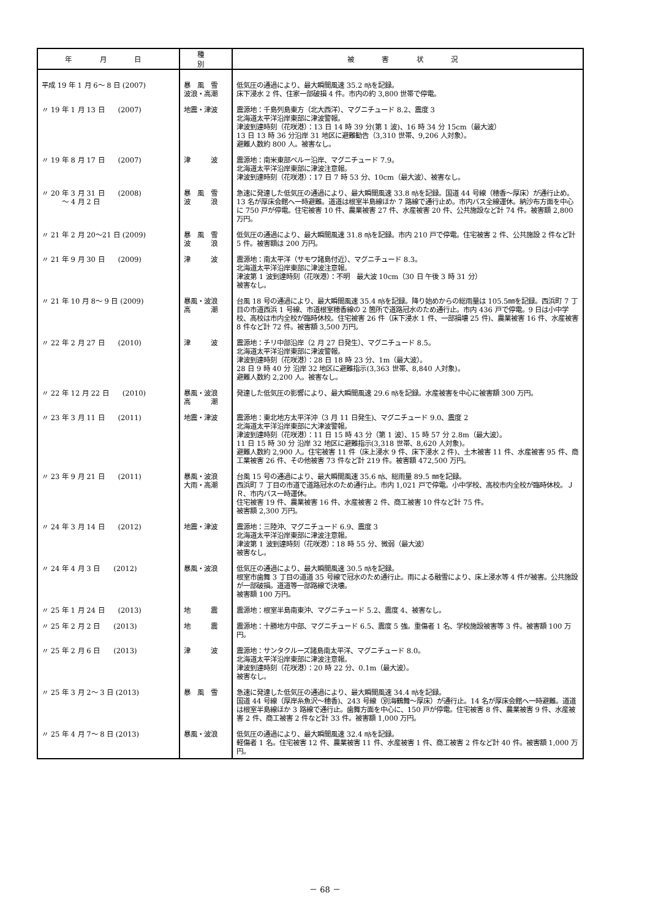| 年 月 日 | 種 別 | 被 害 状 況 |
| --- | --- | --- |
| 平成 19 年 1 月 6～ 8 日 (2007) | 暴 風 雪 波浪・高潮 | 低気圧の通過により、最大瞬間風速 35.2 ㎧を記録。 床下浸水 2 件、住家一部破損 4 件。市内の約 3,800 世帯で停電。 |
| 〃 19 年 1 月 13 日 (2007) | 地震・津波 | 震源地：千島列島東方（北大西洋）、マグニチュード 8.2、震度 3 北海道太平洋沿岸東部に津波警報。 津波到達時刻（花咲港）：13 日 14 時 39 分(第 1 波)、16 時 34 分 15cm（最大波） 13 日 13 時 36 分沿岸 31 地区に避難勧告（3,310 世帯、9,206 人対象）。 避難人数約 800 人。被害なし。 |
| 〃 19 年 8 月 17 日 (2007) | 津 波 | 震源地：南米東部ペルー沿岸、マグニチュード 7.9。 北海道太平洋沿岸東部に津波注意報。 津波到達時刻（花咲港）：17 日 7 時 53 分、10cm（最大波）、被害なし。 |
| 〃 20 年 3 月 31 日 (2008) ～ 4 月 2 日 | 暴 風 雪 波 浪 | 急速に発達した低気圧の通過により、最大瞬間風速 33.8 ㎧を記録。国道 44 号線（穂香～厚床）が通行止め。13 名が厚床会館へ一時避難。道道は根室半島線ほか 7 路線で通行止め。市内バス全線運休。納沙布方面を中心に 750 戸が停電。住宅被害 10 件、農業被害 27 件、水産被害 20 件、公共施設など計 74 件。被害額 2,800 万円。 |
| 〃 21 年 2 月 20～21 日 (2009) | 暴 風 雪 波 浪 | 低気圧の通過により、最大瞬間風速 31.8 ㎧を記録。市内 210 戸で停電。住宅被害 2 件、公共施設 2 件など計 5 件。被害額は 200 万円。 |
| 〃 21 年 9 月 30 日 (2009) | 津 波 | 震源地：南太平洋（サモワ諸島付近）、マグニチュード 8.3。 北海道太平洋沿岸東部に津波注意報。 津波第 1 波到達時刻（花咲港）：不明 最大波 10cm（30 日 午後 3 時 31 分） 被害なし。 |
| 〃 21 年 10 月 8～ 9 日 (2009) | 暴風・波浪 高 潮 | 台風 18 号の通過により、最大瞬間風速 35.4 ㎧を記録。降り始めからの総雨量は 105.5㎜を記録。西浜町 7 丁目の市道西浜 1 号線、市道根室穂香線の 2 箇所で道路冠水のため通行止。市内 436 戸で停電。9 日は小中学校、高校は市内全校が臨時休校。住宅被害 26 件（床下浸水 1 件、一部損壊 25 件)、農業被害 16 件、水産被害 8 件など計 72 件。被害額 3,500 万円。 |
| 〃 22 年 2 月 27 日 (2010) | 津 波 | 震源地：チリ中部沿岸（2 月 27 日発生）、マグニチュード 8.5。 北海道太平洋沿岸東部に津波警報。 津波到達時刻（花咲港）：28 日 18 時 23 分、1m（最大波）。 28 日 9 時 40 分 沿岸 32 地区に避難指示(3,363 世帯、8,840 人対象)。 避難人数約 2,200 人。被害なし。 |
| 〃 22 年 12 月 22 日 (2010) | 暴風・波浪 高 潮 | 発達した低気圧の影響により、最大瞬間風速 29.6 ㎧を記録。水産被害を中心に被害額 300 万円。 |
| 〃 23 年 3 月 11 日 (2011) | 地震・津波 | 震源地：東北地方太平洋沖（3 月 11 日発生)、マグニチュード 9.0、震度 2 北海道太平洋沿岸東部に大津波警報。 津波到達時刻（花咲港）：11 日 15 時 43 分（第 1 波）、15 時 57 分 2.8m（最大波）。 11 日 15 時 30 分 沿岸 32 地区に避難指示(3,318 世帯、8,620 人対象)。 避難人数約 2,900 人。住宅被害 11 件（床上浸水 9 件、床下浸水 2 件)、土木被害 11 件、水産被害 95 件、商工業被害 26 件、その他被害 73 件など計 219 件。被害額 472,500 万円。 |
| 〃 23 年 9 月 21 日 (2011) | 暴風・波浪 大雨・高潮 | 台風 15 号の通過により、最大瞬間風速 35.6 ㎧、総雨量 89.5 ㎜を記録。 西浜町 7 丁目の市道で道路冠水のため通行止。市内 1,021 戸で停電。小中学校、高校市内全校が臨時休校。ＪＲ、市内バス一時運休。 住宅被害 19 件、農業被害 16 件、水産被害 2 件、商工被害 10 件など計 75 件。 被害額 2,300 万円。 |
| 〃 24 年 3 月 14 日 (2012) | 地震・津波 | 震源地：三陸沖、マグニチュード 6.9、震度 3 北海道太平洋沿岸東部に津波注意報。 津波第 1 波到達時刻（花咲港）：18 時 55 分、微弱（最大波） 被害なし。 |
| 〃 24 年 4 月 3 日 (2012) | 暴風・波浪 | 低気圧の通過により、最大瞬間風速 30.5 ㎧を記録。 根室市歯舞 3 丁目の道道 35 号線で冠水のため通行止。雨による融雪により、床上浸水等 4 件が被害。公共施設が一部破損。道道等一部路線で決壊。 被害額 100 万円。 |
| 〃 25 年 1 月 24 日 (2013) | 地 震 | 震源地：根室半島南東沖、マグニチュード 5.2、震度 4、被害なし。 |
| 〃 25 年 2 月 2 日 (2013) | 地 震 | 震源地：十勝地方中部、マグニチュード 6.5、震度 5 強。重傷者 1 名、学校施設被害等 3 件。被害額 100 万円。 |
| 〃 25 年 2 月 6 日 (2013) | 津 波 | 震源地：サンタクルーズ諸島南太平洋、マグニチュード 8.0。 北海道太平洋沿岸東部に津波注意報。 津波到達時刻（花咲港）：20 時 22 分、0.1m（最大波）。 被害なし。 |
| 〃 25 年 3 月 2～ 3 日 (2013) | 暴 風 雪 | 急速に発達した低気圧の通過により、最大瞬間風速 34.4 ㎧を記録。 国道 44 号線（厚岸糸魚沢～穂香)、243 号線（別海鶴舞～厚床）が通行止。14 名が厚床会館へ一時避難。道道は根室半島線ほか 3 路線で通行止。歯舞方面を中心に、150 戸が停電。住宅被害 8 件、農業被害 9 件、水産被害 2 件、商工被害 2 件など計 33 件。被害額 1,000 万円。 |
| 〃 25 年 4 月 7～ 8 日 (2013) | 暴風・波浪 | 低気圧の通過により、最大瞬間風速 32.4 ㎧を記録。 軽傷者 1 名。住宅被害 12 件、農業被害 11 件、水産被害 1 件、商工被害 2 件など計 40 件。被害額 1,000 万円。 |
－ 68 －